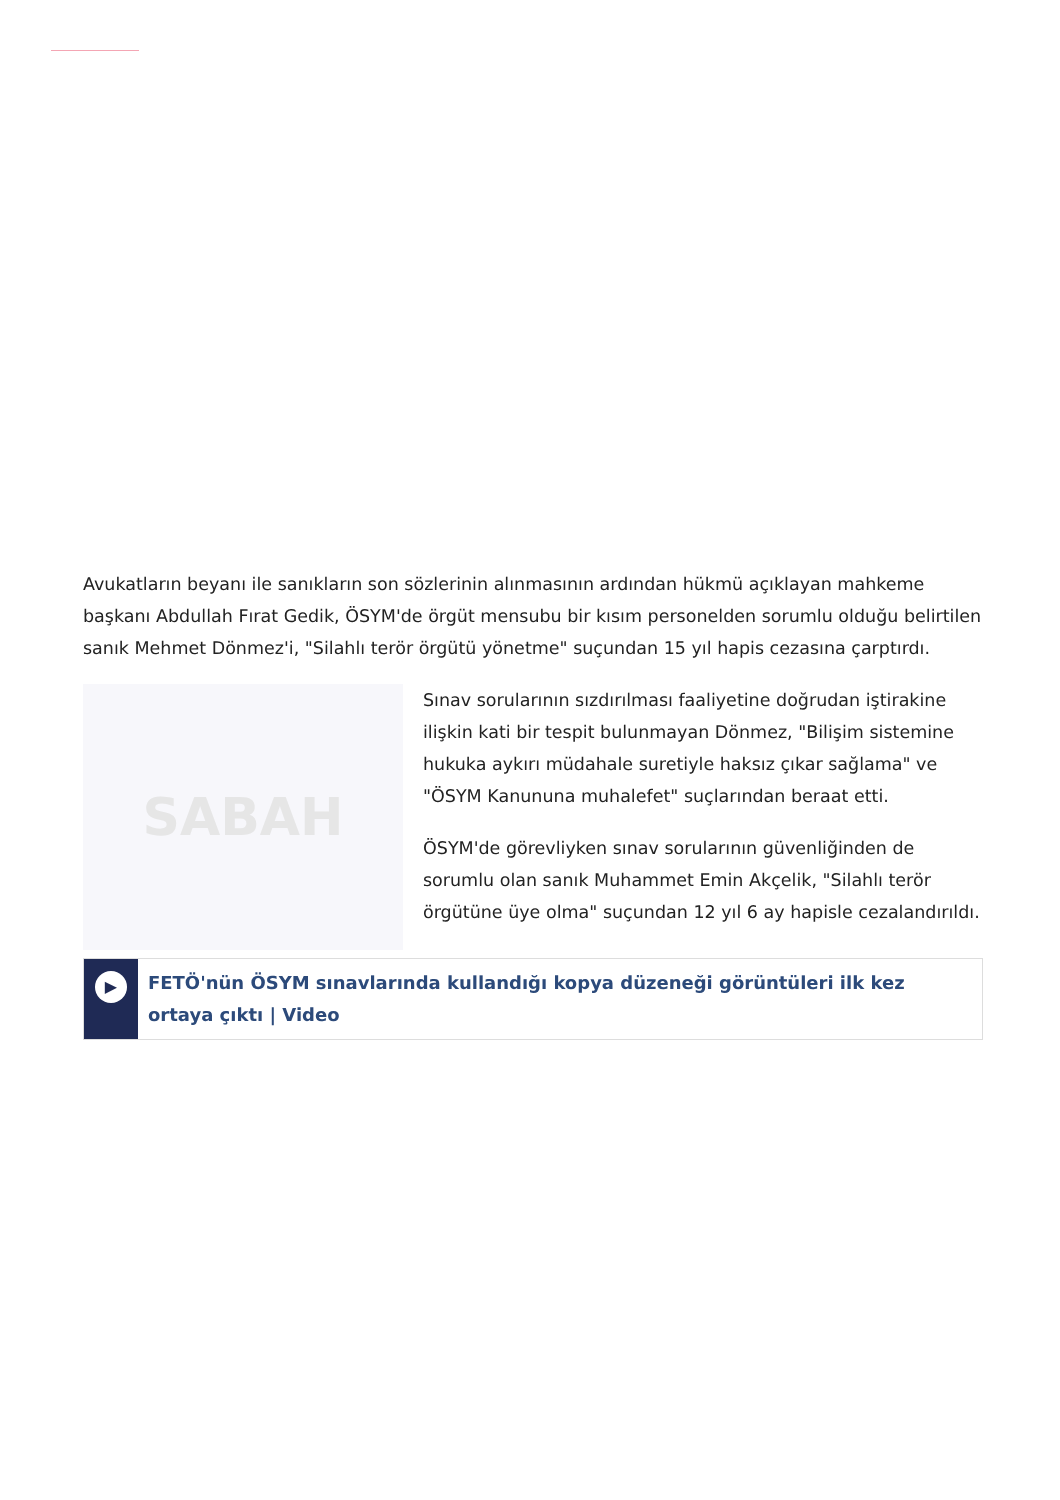Avukatların beyanı ile sanıkların son sözlerinin alınmasının ardından hükmü açıklayan mahkeme başkanı Abdullah Fırat Gedik, ÖSYM'de örgüt mensubu bir kısım personelden sorumlu olduğu belirtilen sanık Mehmet Dönmez'i, "Silahlı terör örgütü yönetme" suçundan 15 yıl hapis cezasına çarptırdı.
SABAH
Sınav sorularının sızdırılması faaliyetine doğrudan iştirakine ilişkin kati bir tespit bulunmayan Dönmez, "Bilişim sistemine hukuka aykırı müdahale suretiyle haksız çıkar sağlama" ve "ÖSYM Kanununa muhalefet" suçlarından beraat etti.
ÖSYM'de görevliyken sınav sorularının güvenliğinden de sorumlu olan sanık Muhammet Emin Akçelik, "Silahlı terör örgütüne üye olma" suçundan 12 yıl 6 ay hapisle cezalandırıldı.
▶
FETÖ'nün ÖSYM sınavlarında kullandığı kopya düzeneği görüntüleri ilk kez ortaya çıktı | Video